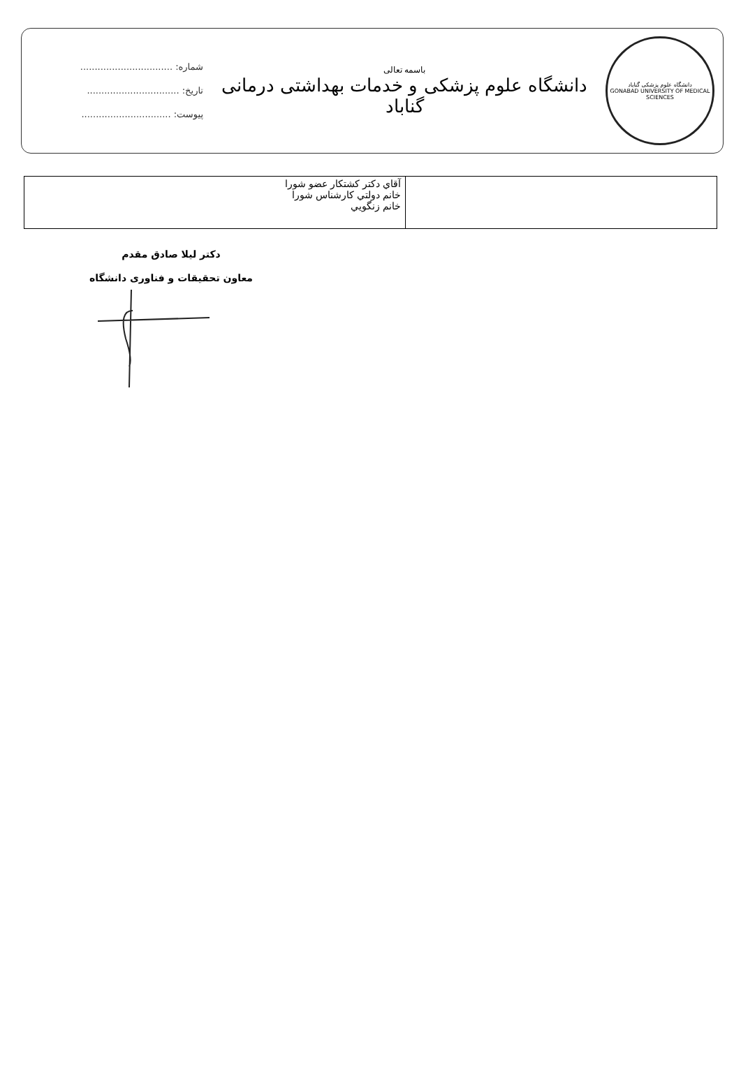دانشگاه علوم پزشکی گناباد
GONABAD UNIVERSITY OF MEDICAL SCIENCES
باسمه تعالی
دانشگاه علوم پزشکی و خدمات بهداشتی درمانی گناباد
شماره: ................................
تاریخ: ................................
پیوست: ...............................
| آقاي دكتر كشتكار عضو شورا خانم دولتي كارشناس شورا خانم زنگويي | |
دکتر لیلا صادق مقدم
معاون تحقیقات و فناوری دانشگاه